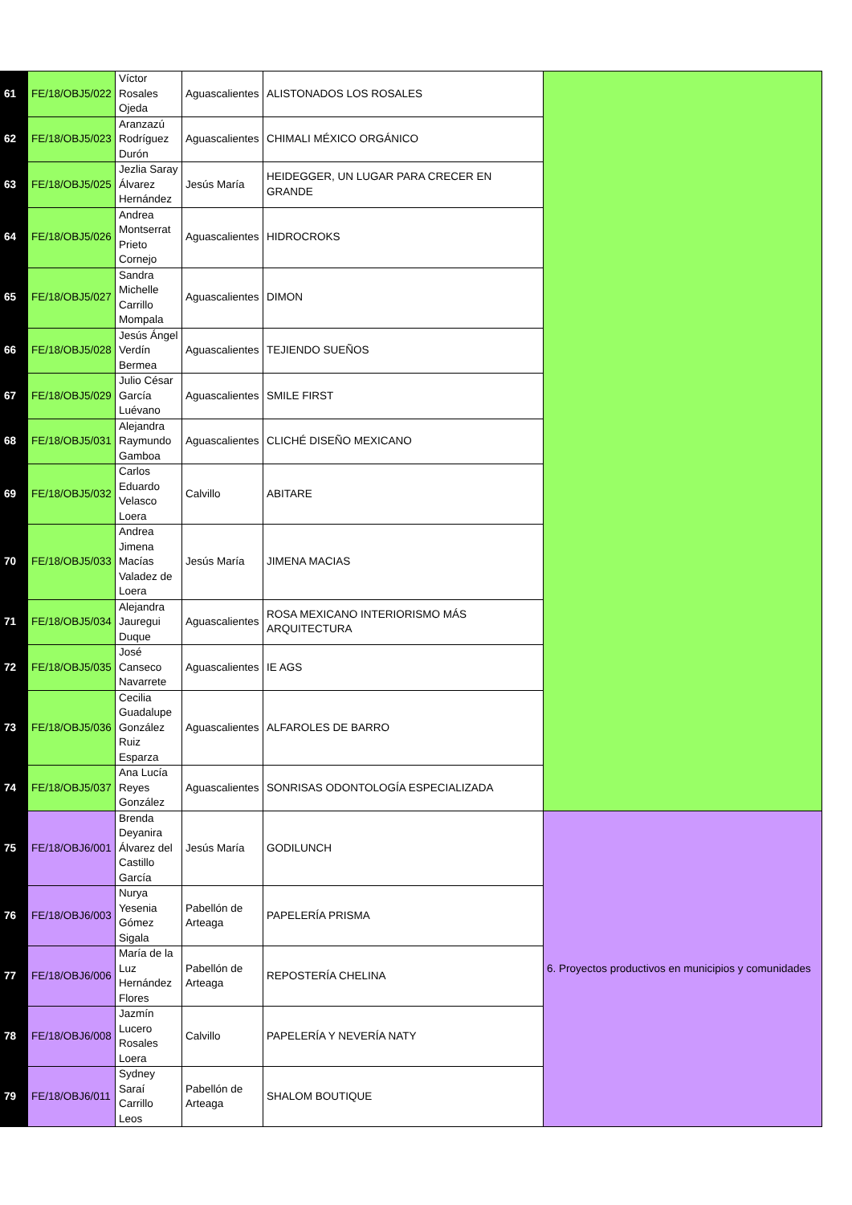| 61 | FE/18/OBJ5/022 | Víctor Rosales Ojeda | Aguascalientes | ALISTONADOS LOS ROSALES | |
| 62 | FE/18/OBJ5/023 | Aranzazú Rodríguez Durón | Aguascalientes | CHIMALI MÉXICO ORGÁNICO | |
| 63 | FE/18/OBJ5/025 | Jezlia Saray Álvarez Hernández | Jesús María | HEIDEGGER, UN LUGAR PARA CRECER EN GRANDE | |
| 64 | FE/18/OBJ5/026 | Andrea Montserrat Prieto Cornejo | Aguascalientes | HIDROCROKS | |
| 65 | FE/18/OBJ5/027 | Sandra Michelle Carrillo Mompala | Aguascalientes | DIMON | |
| 66 | FE/18/OBJ5/028 | Jesús Ángel Verdín Bermea | Aguascalientes | TEJIENDO SUEÑOS | |
| 67 | FE/18/OBJ5/029 | Julio César García Luévano | Aguascalientes | SMILE FIRST | |
| 68 | FE/18/OBJ5/031 | Alejandra Raymundo Gamboa | Aguascalientes | CLICHÉ DISEÑO MEXICANO | |
| 69 | FE/18/OBJ5/032 | Carlos Eduardo Velasco Loera | Calvillo | ABITARE | |
| 70 | FE/18/OBJ5/033 | Andrea Jimena Macías Valadez de Loera | Jesús María | JIMENA MACIAS | |
| 71 | FE/18/OBJ5/034 | Alejandra Jauregui Duque | Aguascalientes | ROSA MEXICANO INTERIORISMO MÁS ARQUITECTURA | |
| 72 | FE/18/OBJ5/035 | José Canseco Navarrete | Aguascalientes | IE AGS | |
| 73 | FE/18/OBJ5/036 | Cecilia Guadalupe González Ruiz Esparza | Aguascalientes | ALFAROLES DE BARRO | |
| 74 | FE/18/OBJ5/037 | Ana Lucía Reyes González | Aguascalientes | SONRISAS ODONTOLOGÍA ESPECIALIZADA | |
| 75 | FE/18/OBJ6/001 | Brenda Deyanira Álvarez del Castillo García | Jesús María | GODILUNCH | 6. Proyectos productivos en municipios y comunidades |
| 76 | FE/18/OBJ6/003 | Nurya Yesenia Gómez Sigala | Pabellón de Arteaga | PAPELERÍA PRISMA | |
| 77 | FE/18/OBJ6/006 | María de la Luz Hernández Flores | Pabellón de Arteaga | REPOSTERÍA CHELINA | |
| 78 | FE/18/OBJ6/008 | Jazmín Lucero Rosales Loera | Calvillo | PAPELERÍA Y NEVERÍA NATY | |
| 79 | FE/18/OBJ6/011 | Sydney Saraí Carrillo Leos | Pabellón de Arteaga | SHALOM BOUTIQUE | |